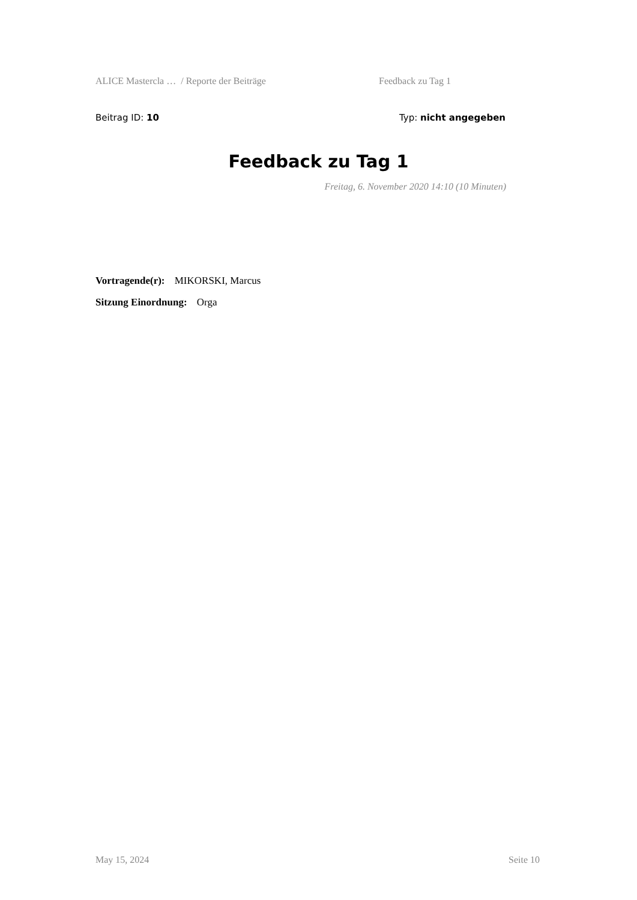ALICE Mastercla … / Reporte der Beiträge Feedback zu Tag 1
Beitrag ID: 10 Typ: nicht angegeben
Feedback zu Tag 1
Freitag, 6. November 2020 14:10 (10 Minuten)
Vortragende(r): MIKORSKI, Marcus
Sitzung Einordnung: Orga
May 15, 2024 Seite 10